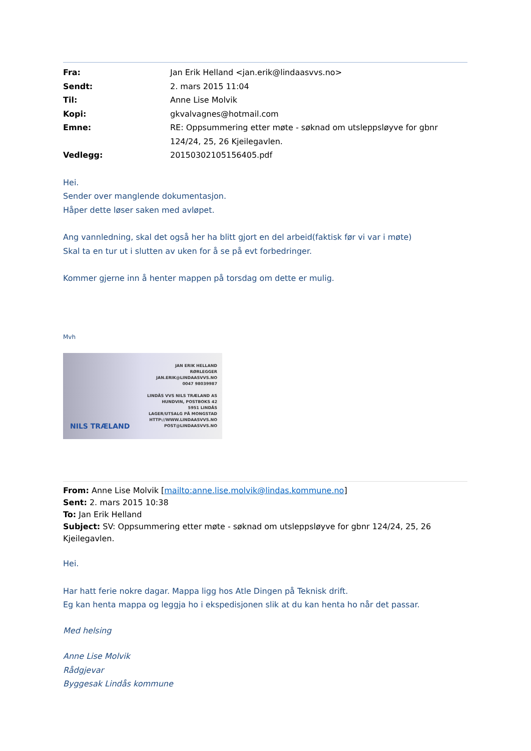| Fra: | Jan Erik Helland <jan.erik@lindaasvvs.no> |
| Sendt: | 2. mars 2015 11:04 |
| Til: | Anne Lise Molvik |
| Kopi: | gkvalvagnes@hotmail.com |
| Emne: | RE: Oppsummering etter møte - søknad om utsleppsløyve for gbnr 124/24, 25, 26 Kjeilegavlen. |
| Vedlegg: | 20150302105156405.pdf |
Hei.
Sender over manglende dokumentasjon.
Håper dette løser saken med avløpet.
Ang vannledning, skal det også her ha blitt gjort en del arbeid(faktisk før vi var i møte)
Skal ta en tur ut i slutten av uken for å se på evt forbedringer.
Kommer gjerne inn å henter mappen på torsdag om dette er mulig.
Mvh
JAN ERIK HELLAND
RØRLEGGER
JAN.ERIK@LINDAASVVS.NO
0047 98039987
LINDÅS VVS NILS TRÆLAND AS
HUNDVIN, POSTBOKS 42
5951 LINDÅS
LAGER/UTSALG PÅ MONGSTAD
HTTP://WWW.LINDAASVVS.NO
NILS TRÆLAND POST@LINDAASVVS.NO
From: Anne Lise Molvik [mailto:anne.lise.molvik@lindas.kommune.no]
Sent: 2. mars 2015 10:38
To: Jan Erik Helland
Subject: SV: Oppsummering etter møte - søknad om utsleppsløyve for gbnr 124/24, 25, 26 Kjeilegavlen.
Hei.
Har hatt ferie nokre dagar. Mappa ligg hos Atle Dingen på Teknisk drift.
Eg kan henta mappa og leggja ho i ekspedisjonen slik at du kan henta ho når det passar.
Med helsing
Anne Lise Molvik
Rådgjevar
Byggesak Lindås kommune